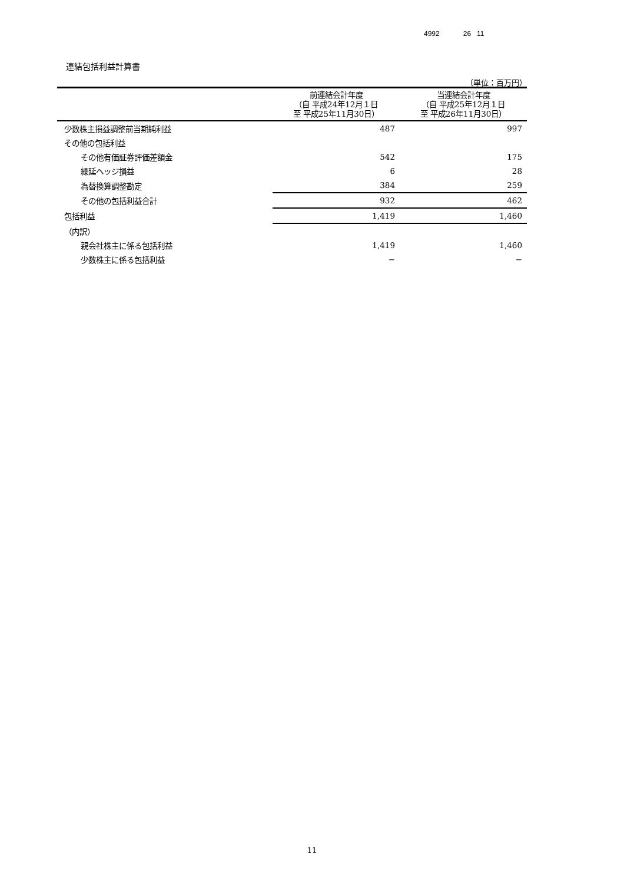4992 26 11
連結包括利益計算書
（単位：百万円）
| | 前連結会計年度 （自 平成24年12月１日 至 平成25年11月30日） | 当連結会計年度 （自 平成25年12月１日 至 平成26年11月30日） |
| --- | --- | --- |
| 少数株主損益調整前当期純利益 | 487 | 997 |
| その他の包括利益 | | |
| その他有価証券評価差額金 | 542 | 175 |
| 繰延ヘッジ損益 | 6 | 28 |
| 為替換算調整勘定 | 384 | 259 |
| その他の包括利益合計 | 932 | 462 |
| 包括利益 | 1,419 | 1,460 |
| （内訳） | | |
| 親会社株主に係る包括利益 | 1,419 | 1,460 |
| 少数株主に係る包括利益 | − | − |
11